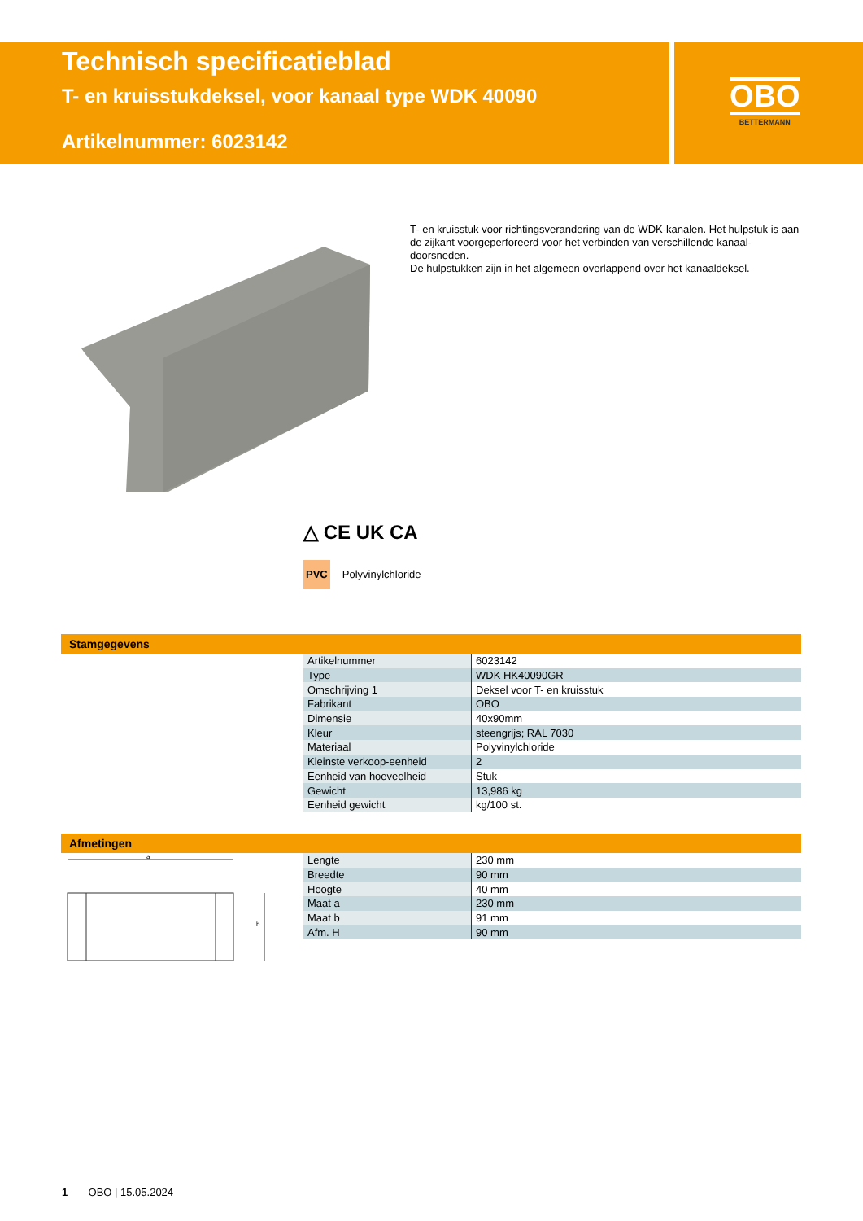Technisch specificatieblad
T- en kruisstukdeksel, voor kanaal type WDK 40090
Artikelnummer: 6023142
OBO
BETTERMANN
T- en kruisstuk voor richtingsverandering van de WDK-kanalen. Het hulpstuk is aan de zijkant voorgeperforeerd voor het verbinden van verschillende kanaal-doorsneden.
De hulpstukken zijn in het algemeen overlappend over het kanaaldeksel.
△ CE UK CA
PVC Polyvinylchloride
Stamgegevens
| Artikelnummer | 6023142 |
| Type | WDK HK40090GR |
| Omschrijving 1 | Deksel voor T- en kruisstuk |
| Fabrikant | OBO |
| Dimensie | 40x90mm |
| Kleur | steengrijs; RAL 7030 |
| Materiaal | Polyvinylchloride |
| Kleinste verkoop-eenheid | 2 |
| Eenheid van hoeveelheid | Stuk |
| Gewicht | 13,986 kg |
| Eenheid gewicht | kg/100 st. |
Afmetingen
a
b
| Lengte | 230 mm |
| Breedte | 90 mm |
| Hoogte | 40 mm |
| Maat a | 230 mm |
| Maat b | 91 mm |
| Afm. H | 90 mm |
1 OBO | 15.05.2024